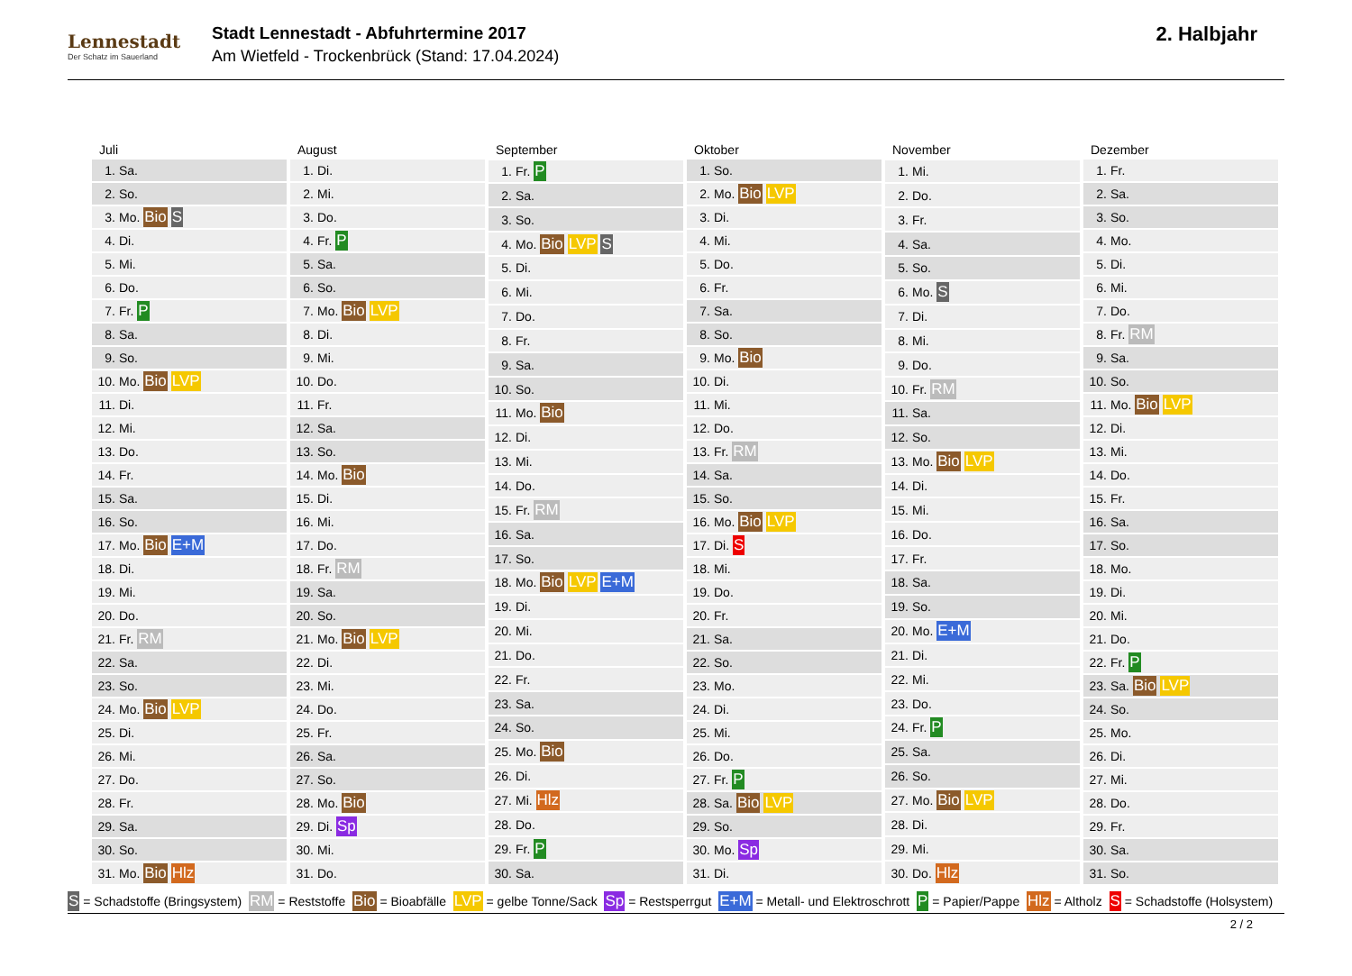Lennestadt
Der Schatz im Sauerland
Stadt Lennestadt - Abfuhrtermine 2017
Am Wietfeld - Trockenbrück (Stand: 17.04.2024)
2. Halbjahr
| Juli | |
| --- | --- |
| 1. | Sa. |
| 2. | So. |
| 3. | Mo. Bio S |
| 4. | Di. |
| 5. | Mi. |
| 6. | Do. |
| 7. | Fr. P |
| 8. | Sa. |
| 9. | So. |
| 10. | Mo. Bio LVP |
| 11. | Di. |
| 12. | Mi. |
| 13. | Do. |
| 14. | Fr. |
| 15. | Sa. |
| 16. | So. |
| 17. | Mo. Bio E+M |
| 18. | Di. |
| 19. | Mi. |
| 20. | Do. |
| 21. | Fr. RM |
| 22. | Sa. |
| 23. | So. |
| 24. | Mo. Bio LVP |
| 25. | Di. |
| 26. | Mi. |
| 27. | Do. |
| 28. | Fr. |
| 29. | Sa. |
| 30. | So. |
| 31. | Mo. Bio Hlz |
| August | |
| --- | --- |
| 1. | Di. |
| 2. | Mi. |
| 3. | Do. |
| 4. | Fr. P |
| 5. | Sa. |
| 6. | So. |
| 7. | Mo. Bio LVP |
| 8. | Di. |
| 9. | Mi. |
| 10. | Do. |
| 11. | Fr. |
| 12. | Sa. |
| 13. | So. |
| 14. | Mo. Bio |
| 15. | Di. |
| 16. | Mi. |
| 17. | Do. |
| 18. | Fr. RM |
| 19. | Sa. |
| 20. | So. |
| 21. | Mo. Bio LVP |
| 22. | Di. |
| 23. | Mi. |
| 24. | Do. |
| 25. | Fr. |
| 26. | Sa. |
| 27. | So. |
| 28. | Mo. Bio |
| 29. | Di. Sp |
| 30. | Mi. |
| 31. | Do. |
| September | |
| --- | --- |
| 1. | Fr. P |
| 2. | Sa. |
| 3. | So. |
| 4. | Mo. Bio LVP S |
| 5. | Di. |
| 6. | Mi. |
| 7. | Do. |
| 8. | Fr. |
| 9. | Sa. |
| 10. | So. |
| 11. | Mo. Bio |
| 12. | Di. |
| 13. | Mi. |
| 14. | Do. |
| 15. | Fr. RM |
| 16. | Sa. |
| 17. | So. |
| 18. | Mo. Bio LVP E+M |
| 19. | Di. |
| 20. | Mi. |
| 21. | Do. |
| 22. | Fr. |
| 23. | Sa. |
| 24. | So. |
| 25. | Mo. Bio |
| 26. | Di. |
| 27. | Mi. Hlz |
| 28. | Do. |
| 29. | Fr. P |
| 30. | Sa. |
| Oktober | |
| --- | --- |
| 1. | So. |
| 2. | Mo. Bio LVP |
| 3. | Di. |
| 4. | Mi. |
| 5. | Do. |
| 6. | Fr. |
| 7. | Sa. |
| 8. | So. |
| 9. | Mo. Bio |
| 10. | Di. |
| 11. | Mi. |
| 12. | Do. |
| 13. | Fr. RM |
| 14. | Sa. |
| 15. | So. |
| 16. | Mo. Bio LVP |
| 17. | Di. S |
| 18. | Mi. |
| 19. | Do. |
| 20. | Fr. |
| 21. | Sa. |
| 22. | So. |
| 23. | Mo. |
| 24. | Di. |
| 25. | Mi. |
| 26. | Do. |
| 27. | Fr. P |
| 28. | Sa. Bio LVP |
| 29. | So. |
| 30. | Mo. Sp |
| 31. | Di. |
| November | |
| --- | --- |
| 1. | Mi. |
| 2. | Do. |
| 3. | Fr. |
| 4. | Sa. |
| 5. | So. |
| 6. | Mo. S |
| 7. | Di. |
| 8. | Mi. |
| 9. | Do. |
| 10. | Fr. RM |
| 11. | Sa. |
| 12. | So. |
| 13. | Mo. Bio LVP |
| 14. | Di. |
| 15. | Mi. |
| 16. | Do. |
| 17. | Fr. |
| 18. | Sa. |
| 19. | So. |
| 20. | Mo. E+M |
| 21. | Di. |
| 22. | Mi. |
| 23. | Do. |
| 24. | Fr. P |
| 25. | Sa. |
| 26. | So. |
| 27. | Mo. Bio LVP |
| 28. | Di. |
| 29. | Mi. |
| 30. | Do. Hlz |
| Dezember | |
| --- | --- |
| 1. | Fr. |
| 2. | Sa. |
| 3. | So. |
| 4. | Mo. |
| 5. | Di. |
| 6. | Mi. |
| 7. | Do. |
| 8. | Fr. RM |
| 9. | Sa. |
| 10. | So. |
| 11. | Mo. Bio LVP |
| 12. | Di. |
| 13. | Mi. |
| 14. | Do. |
| 15. | Fr. |
| 16. | Sa. |
| 17. | So. |
| 18. | Mo. |
| 19. | Di. |
| 20. | Mi. |
| 21. | Do. |
| 22. | Fr. P |
| 23. | Sa. Bio LVP |
| 24. | So. |
| 25. | Mo. |
| 26. | Di. |
| 27. | Mi. |
| 28. | Do. |
| 29. | Fr. |
| 30. | Sa. |
| 31. | So. |
S = Schadstoffe (Bringsystem) RM = Reststoffe Bio = Bioabfälle LVP = gelbe Tonne/Sack Sp = Restsperrgut E+M = Metall- und Elektroschrott P = Papier/Pappe Hlz = Altholz S = Schadstoffe (Holsystem)
2 / 2